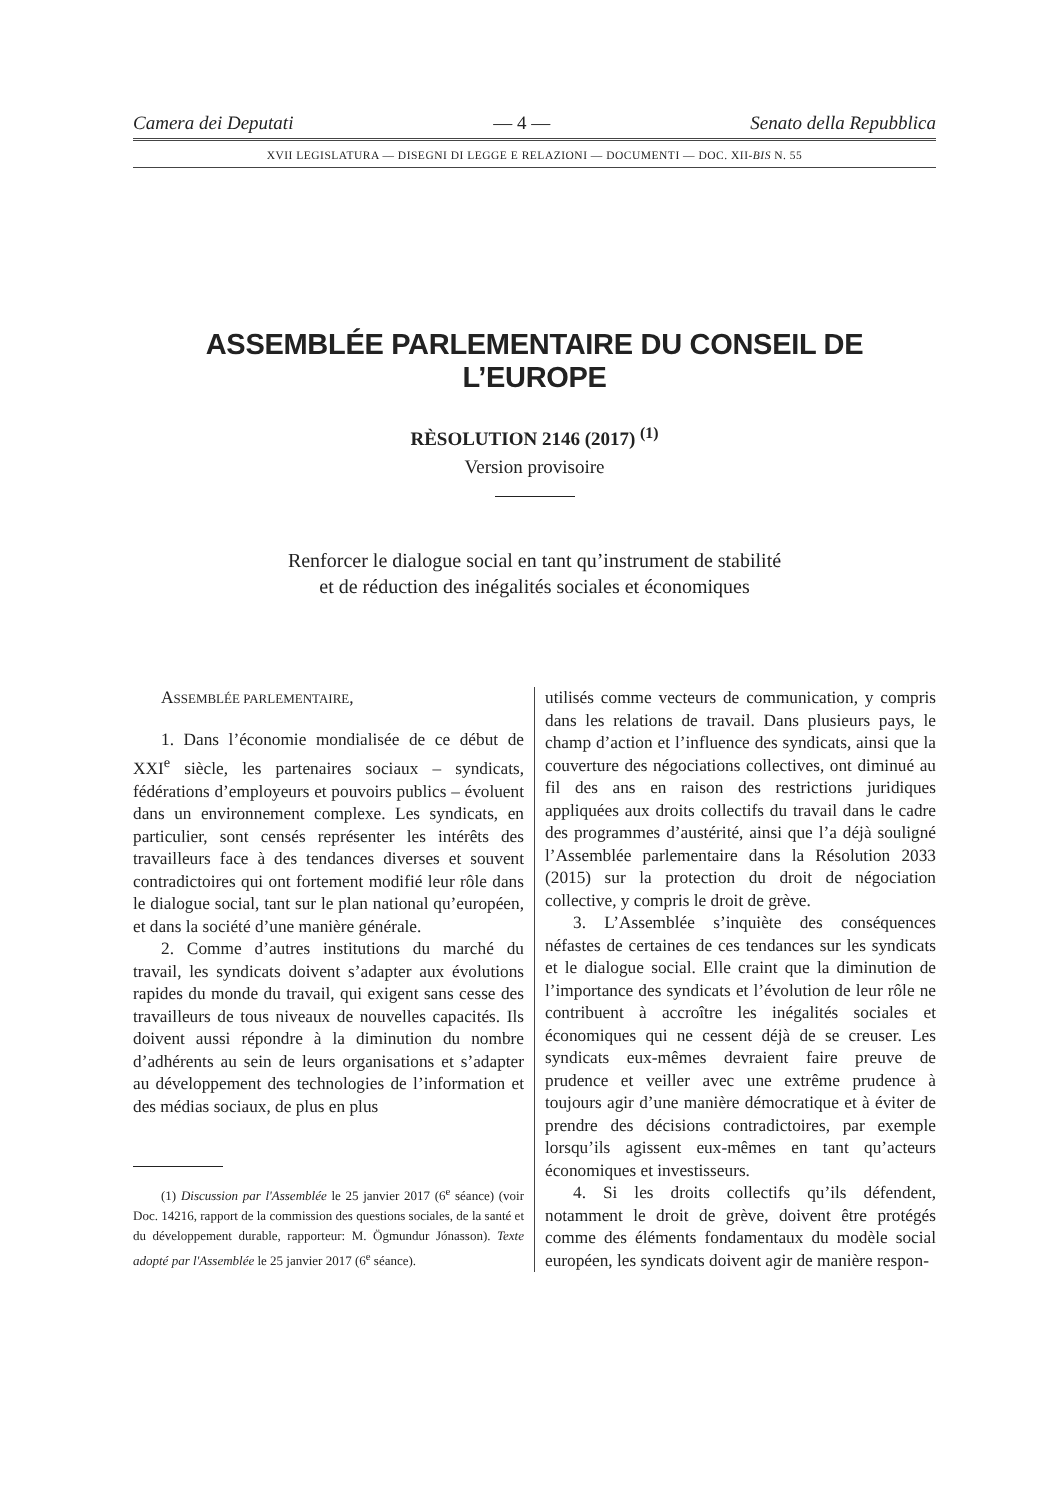Camera dei Deputati — 4 — Senato della Repubblica
XVII LEGISLATURA — DISEGNI DI LEGGE E RELAZIONI — DOCUMENTI — DOC. XII-BIS N. 55
ASSEMBLÉE PARLEMENTAIRE DU CONSEIL DE L’EUROPE
RÈSOLUTION 2146 (2017) <sup>(1)</sup>
Version provisoire
Renforcer le dialogue social en tant qu’instrument de stabilité
et de réduction des inégalités sociales et économiques
ASSEMBLÉE PARLEMENTAIRE,
1. Dans l’économie mondialisée de ce début de XXI<sup>e</sup> siècle, les partenaires sociaux – syndicats, fédérations d’employeurs et pouvoirs publics – évoluent dans un environnement complexe. Les syndicats, en particulier, sont censés représenter les intérêts des travailleurs face à des tendances diverses et souvent contradictoires qui ont fortement modifié leur rôle dans le dialogue social, tant sur le plan national qu’européen, et dans la société d’une manière générale.
2. Comme d’autres institutions du marché du travail, les syndicats doivent s’adapter aux évolutions rapides du monde du travail, qui exigent sans cesse des travailleurs de tous niveaux de nouvelles capacités. Ils doivent aussi répondre à la diminution du nombre d’adhérents au sein de leurs organisations et s’adapter au développement des technologies de l’information et des médias sociaux, de plus en plus
(1) Discussion par l'Assemblée le 25 janvier 2017 (6<sup>e</sup> séance) (voir Doc. 14216, rapport de la commission des questions sociales, de la santé et du développement durable, rapporteur: M. Ögmundur Jónasson). Texte adopté par l'Assemblée le 25 janvier 2017 (6<sup>e</sup> séance).
utilisés comme vecteurs de communication, y compris dans les relations de travail. Dans plusieurs pays, le champ d’action et l’influence des syndicats, ainsi que la couverture des négociations collectives, ont diminué au fil des ans en raison des restrictions juridiques appliquées aux droits collectifs du travail dans le cadre des programmes d’austérité, ainsi que l’a déjà souligné l’Assemblée parlementaire dans la Résolution 2033 (2015) sur la protection du droit de négociation collective, y compris le droit de grève.
3. L’Assemblée s’inquiète des conséquences néfastes de certaines de ces tendances sur les syndicats et le dialogue social. Elle craint que la diminution de l’importance des syndicats et l’évolution de leur rôle ne contribuent à accroître les inégalités sociales et économiques qui ne cessent déjà de se creuser. Les syndicats eux-mêmes devraient faire preuve de prudence et veiller avec une extrême prudence à toujours agir d’une manière démocratique et à éviter de prendre des décisions contradictoires, par exemple lorsqu’ils agissent eux-mêmes en tant qu’acteurs économiques et investisseurs.
4. Si les droits collectifs qu’ils défendent, notamment le droit de grève, doivent être protégés comme des éléments fondamentaux du modèle social européen, les syndicats doivent agir de manière respon-